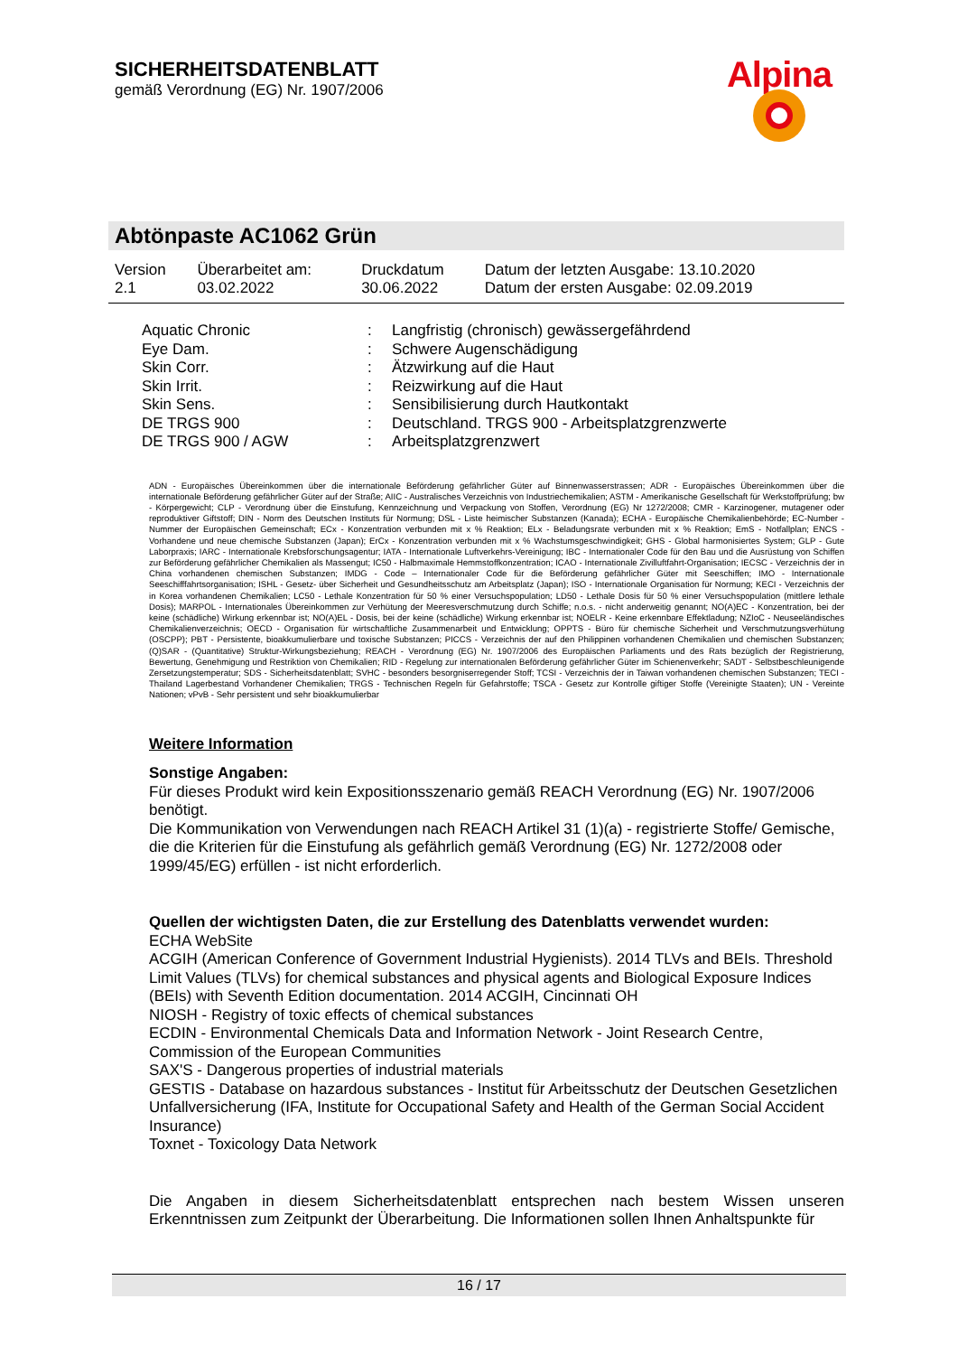SICHERHEITSDATENBLATT
gemäß Verordnung (EG) Nr. 1907/2006
Alpina
Abtönpaste AC1062 Grün
| Version | Überarbeitet am: | Druckdatum | Datum der letzten Ausgabe: 13.10.2020 |
| 2.1 | 03.02.2022 | 30.06.2022 | Datum der ersten Ausgabe: 02.09.2019 |
| Aquatic Chronic | : | Langfristig (chronisch) gewässergefährdend |
| Eye Dam. | : | Schwere Augenschädigung |
| Skin Corr. | : | Ätzwirkung auf die Haut |
| Skin Irrit. | : | Reizwirkung auf die Haut |
| Skin Sens. | : | Sensibilisierung durch Hautkontakt |
| DE TRGS 900 | : | Deutschland. TRGS 900 - Arbeitsplatzgrenzwerte |
| DE TRGS 900 / AGW | : | Arbeitsplatzgrenzwert |
ADN - Europäisches Übereinkommen über die internationale Beförderung gefährlicher Güter auf Binnenwasserstrassen; ADR - Europäisches Übereinkommen über die internationale Beförderung gefährlicher Güter auf der Straße; AIIC - Australisches Verzeichnis von Industriechemikalien; ASTM - Amerikanische Gesellschaft für Werkstoffprüfung; bw - Körpergewicht; CLP - Verordnung über die Einstufung, Kennzeichnung und Verpackung von Stoffen, Verordnung (EG) Nr 1272/2008; CMR - Karzinogener, mutagener oder reproduktiver Giftstoff; DIN - Norm des Deutschen Instituts für Normung; DSL - Liste heimischer Substanzen (Kanada); ECHA - Europäische Chemikalienbehörde; EC-Number - Nummer der Europäischen Gemeinschaft; ECx - Konzentration verbunden mit x % Reaktion; ELx - Beladungsrate verbunden mit x % Reaktion; EmS - Notfallplan; ENCS - Vorhandene und neue chemische Substanzen (Japan); ErCx - Konzentration verbunden mit x % Wachstumsgeschwindigkeit; GHS - Global harmonisiertes System; GLP - Gute Laborpraxis; IARC - Internationale Krebsforschungsagentur; IATA - Internationale Luftverkehrs-Vereinigung; IBC - Internationaler Code für den Bau und die Ausrüstung von Schiffen zur Beförderung gefährlicher Chemikalien als Massengut; IC50 - Halbmaximale Hemmstoffkonzentration; ICAO - Internationale Zivilluftfahrt-Organisation; IECSC - Verzeichnis der in China vorhandenen chemischen Substanzen; IMDG - Code – Internationaler Code für die Beförderung gefährlicher Güter mit Seeschiffen; IMO - Internationale Seeschifffahrtsorganisation; ISHL - Gesetz- über Sicherheit und Gesundheitsschutz am Arbeitsplatz (Japan); ISO - Internationale Organisation für Normung; KECI - Verzeichnis der in Korea vorhandenen Chemikalien; LC50 - Lethale Konzentration für 50 % einer Versuchspopulation; LD50 - Lethale Dosis für 50 % einer Versuchspopulation (mittlere lethale Dosis); MARPOL - Internationales Übereinkommen zur Verhütung der Meeresverschmutzung durch Schiffe; n.o.s. - nicht anderweitig genannt; NO(A)EC - Konzentration, bei der keine (schädliche) Wirkung erkennbar ist; NO(A)EL - Dosis, bei der keine (schädliche) Wirkung erkennbar ist; NOELR - Keine erkennbare Effektladung; NZIoC - Neuseeländisches Chemikalienverzeichnis; OECD - Organisation für wirtschaftliche Zusammenarbeit und Entwicklung; OPPTS - Büro für chemische Sicherheit und Verschmutzungsverhütung (OSCPP); PBT - Persistente, bioakkumulierbare und toxische Substanzen; PICCS - Verzeichnis der auf den Philippinen vorhandenen Chemikalien und chemischen Substanzen; (Q)SAR - (Quantitative) Struktur-Wirkungsbeziehung; REACH - Verordnung (EG) Nr. 1907/2006 des Europäischen Parliaments und des Rats bezüglich der Registrierung, Bewertung, Genehmigung und Restriktion von Chemikalien; RID - Regelung zur internationalen Beförderung gefährlicher Güter im Schienenverkehr; SADT - Selbstbeschleunigende Zersetzungstemperatur; SDS - Sicherheitsdatenblatt; SVHC - besonders besorgniserregender Stoff; TCSI - Verzeichnis der in Taiwan vorhandenen chemischen Substanzen; TECI - Thailand Lagerbestand Vorhandener Chemikalien; TRGS - Technischen Regeln für Gefahrstoffe; TSCA - Gesetz zur Kontrolle giftiger Stoffe (Vereinigte Staaten); UN - Vereinte Nationen; vPvB - Sehr persistent und sehr bioakkumulierbar
Weitere Information
Sonstige Angaben:
Für dieses Produkt wird kein Expositionsszenario gemäß REACH Verordnung (EG) Nr. 1907/2006 benötigt.
Die Kommunikation von Verwendungen nach REACH Artikel 31 (1)(a) - registrierte Stoffe/ Gemische, die die Kriterien für die Einstufung als gefährlich gemäß Verordnung (EG) Nr. 1272/2008 oder 1999/45/EG) erfüllen - ist nicht erforderlich.
Quellen der wichtigsten Daten, die zur Erstellung des Datenblatts verwendet wurden:
ECHA WebSite
ACGIH (American Conference of Government Industrial Hygienists). 2014 TLVs and BEIs. Threshold Limit Values (TLVs) for chemical substances and physical agents and Biological Exposure Indices (BEIs) with Seventh Edition documentation. 2014 ACGIH, Cincinnati OH
NIOSH - Registry of toxic effects of chemical substances
ECDIN - Environmental Chemicals Data and Information Network - Joint Research Centre, Commission of the European Communities
SAX'S - Dangerous properties of industrial materials
GESTIS - Database on hazardous substances - Institut für Arbeitsschutz der Deutschen Gesetzlichen Unfallversicherung (IFA, Institute for Occupational Safety and Health of the German Social Accident Insurance)
Toxnet - Toxicology Data Network
Die Angaben in diesem Sicherheitsdatenblatt entsprechen nach bestem Wissen unseren Erkenntnissen zum Zeitpunkt der Überarbeitung. Die Informationen sollen Ihnen Anhaltspunkte für
16 / 17